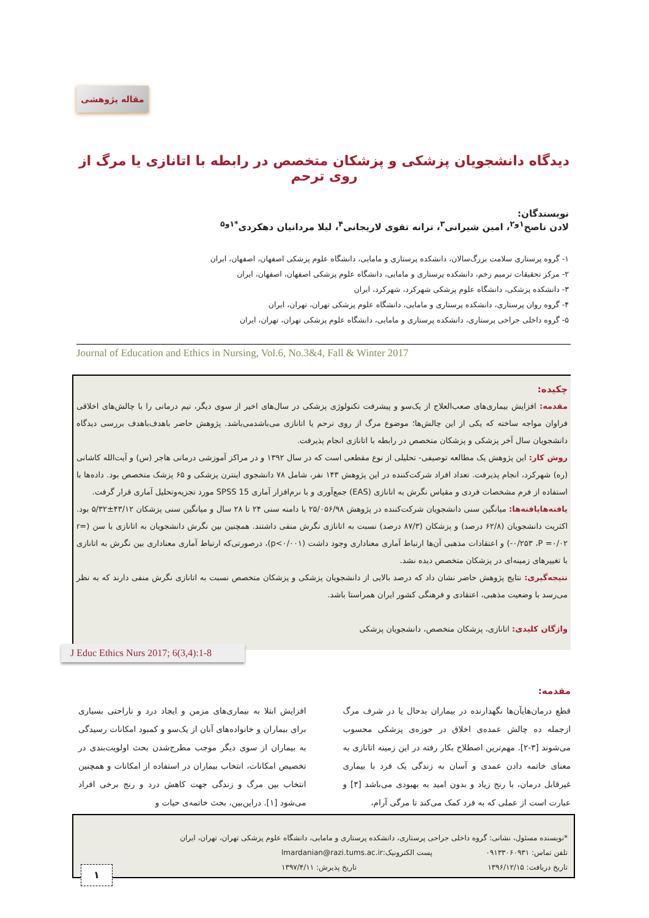مقاله پژوهشی
دیدگاه دانشجویان پزشکی و پزشکان متخصص در رابطه با اتانازی یا مرگ از روی ترحم
نویسندگان:
لادن ناصح<sup>۱و۲</sup>، امین شیرانی<sup>۳</sup>، ترانه تقوی لاریجانی<sup>۴</sup>، لیلا مردانیان دهکردی<sup>*۱و۵</sup>
۱- گروه پرستاری سلامت بزرگ‌سالان، دانشکده پرستاری و مامایی، دانشگاه علوم پزشکی اصفهان، اصفهان، ایران
۲- مرکز تحقیقات ترمیم زخم، دانشکده پرستاری و مامایی، دانشگاه علوم پزشکی اصفهان، اصفهان، ایران
۳- دانشکده پزشکی، دانشگاه علوم پزشکی شهرکرد، شهرکرد، ایران
۴- گروه روان پرستاری، دانشکده پرستاری و مامایی، دانشگاه علوم پزشکی تهران، تهران، ایران
۵- گروه داخلی جراحی پرستاری، دانشکده پرستاری و مامایی، دانشگاه علوم پزشکی تهران، تهران، ایران
Journal of Education and Ethics in Nursing, Vol.6, No.3&4, Fall & Winter 2017
چکیده:
مقدمه: افزایش بیماری‌های صعب‌العلاج از یک‌سو و پیشرفت تکنولوژی پزشکی در سال‌های اخیر از سوی دیگر، تیم درمانی را با چالش‌های اخلاقی فراوان مواجه ساخته که یکی از این چالش‌ها؛ موضوع مرگ از روی ترحم یا اتانازی می‌باشدمی‌باشد. پژوهش حاضر باهدف‌باهدف بررسی دیدگاه دانشجویان سال آخر پزشکی و پزشکان متخصص در رابطه با اتانازی انجام پذیرفت.
روش کار: این پژوهش یک مطالعه توصیفی- تحلیلی از نوع مقطعی است که در سال ۱۳۹۲ و در مراکز آموزشی درمانی هاجر (س) و آیت‌الله کاشانی (ره) شهرکرد، انجام پذیرفت. تعداد افراد شرکت‌کننده در این پژوهش ۱۴۳ نفر، شامل ۷۸ دانشجوی اینترن پزشکی و ۶۵ پزشک متخصص بود. داده‌ها با استفاده از فرم مشخصات فردی و مقیاس نگرش به اتانازی (EAS) جمع‌آوری و با نرم‌افزار آماری SPSS 15 مورد تجزیه‌وتحلیل آماری قرار گرفت.
یافته‌هایافته‌ها: میانگین سنی دانشجویان شرکت‌کننده در پژوهش ۲۵/۰۵۶/۹۸ با دامنه سنی ۲۴ تا ۲۸ سال و میانگین سنی پزشکان ۴۳/۱۲±۵/۳۲ بود. اکثریت دانشجویان (۶۲/۸ درصد) و پزشکان (۸۷/۳ درصد) نسبت به اتانازی نگرش منفی داشتند. همچنین بین نگرش دانشجویان به اتانازی با سن (r= -۰/۲۵۳ ،P =۰/۰۲) و اعتقادات مذهبی آن‌ها ارتباط آماری معناداری وجود داشت (p<۰/۰۰۱)، درصورتی‌که ارتباط آماری معناداری بین نگرش به اتانازی با تغییرهای زمینه‌ای در پزشکان متخصص دیده نشد.
نتیجه‌گیری: نتایج پژوهش حاضر نشان داد که درصد بالایی از دانشجویان پزشکی و پزشکان متخصص نسبت به اتانازی نگرش منفی دارند که به نظر می‌رسد با وضعیت مذهبی، اعتقادی و فرهنگی کشور ایران همراستا باشد.
واژگان کلیدی: اتانازی، پزشکان متخصص، دانشجویان پزشکی
J Educ Ethics Nurs 2017; 6(3,4):1-8
مقدمه:
افزایش ابتلا به بیماری‌های مزمن و ایجاد درد و ناراحتی بسیاری برای بیماران و خانواده‌های آنان از یک‌سو و کمبود امکانات رسیدگی به بیماران از سوی دیگر موجب مطرح‌شدن بحث اولویت‌بندی در تخصیص امکانات، انتخاب بیماران در استفاده از امکانات و همچنین انتخاب بین مرگ و زندگی جهت کاهش درد و رنج برخی افراد می‌شود [۱]. دراین‌بین، بحث خاتمه‌ی حیات و
قطع درمان‌هایآن‌ها نگهدارنده در بیماران بدحال یا در شرف مرگ ازجمله ده چالش عمده‌ی اخلاق در حوزه‌ی پزشکی محسوب می‌شوند [۳-۲]. مهم‌ترین اصطلاح بکار رفته در این زمینه اتانازی به معنای خاتمه دادن عمدی و آسان به زندگی یک فرد با بیماری غیرقابل درمان، با رنج زیاد و بدون امید به بهبودی می‌باشد [۳] و عبارت است از عملی که به فرد کمک می‌کند تا مرگی آرام،
*نویسنده مسئول، نشانی: گروه داخلی جراحی پرستاری، دانشکده پرستاری و مامایی، دانشگاه علوم پزشکی تهران، تهران، ایران
تلفن تماس: ۰۹۱۳۳۰۶۰۹۳۱ پست الکترونیک:lmardanian@razi.tums.ac.ir
تاریخ دریافت: ۱۳۹۶/۱۲/۱۵ تاریخ پذیرش: ۱۳۹۷/۴/۱۱
۱